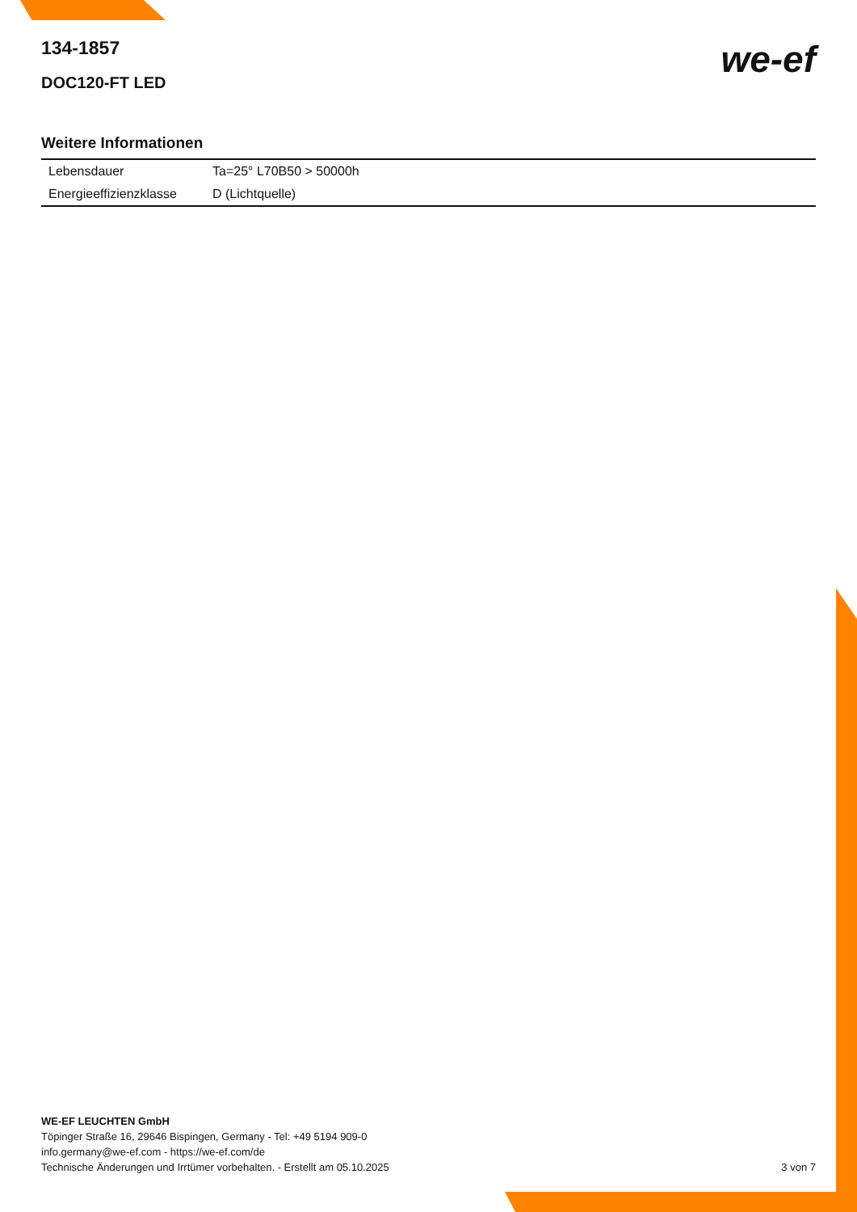we-ef
134-1857
DOC120-FT LED
Weitere Informationen
| Lebensdauer | Ta=25° L70B50 > 50000h |
| Energieeffizienzklasse | D (Lichtquelle) |
WE-EF LEUCHTEN GmbH
Töpinger Straße 16, 29646 Bispingen, Germany - Tel: +49 5194 909-0
info.germany@we-ef.com - https://we-ef.com/de
Technische Änderungen und Irrtümer vorbehalten. - Erstellt am 05.10.2025
3 von 7